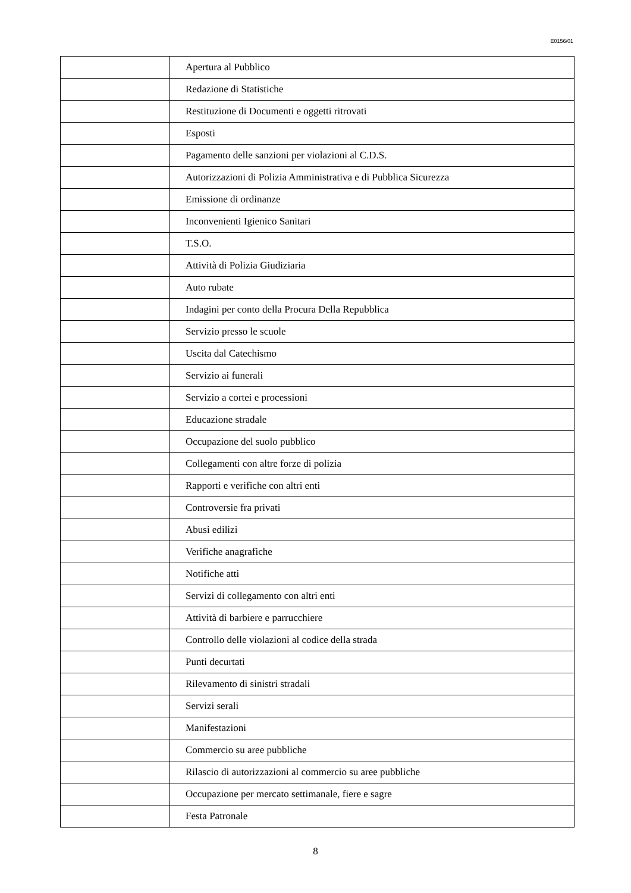E0156/01
| | Apertura al Pubblico |
| | Redazione di Statistiche |
| | Restituzione di Documenti e oggetti ritrovati |
| | Esposti |
| | Pagamento delle sanzioni per violazioni al C.D.S. |
| | Autorizzazioni di Polizia Amministrativa e di Pubblica Sicurezza |
| | Emissione di ordinanze |
| | Inconvenienti Igienico Sanitari |
| | T.S.O. |
| | Attività di Polizia Giudiziaria |
| | Auto rubate |
| | Indagini per conto della Procura Della Repubblica |
| | Servizio presso le scuole |
| | Uscita dal Catechismo |
| | Servizio ai funerali |
| | Servizio a cortei e processioni |
| | Educazione stradale |
| | Occupazione del suolo pubblico |
| | Collegamenti con altre forze di polizia |
| | Rapporti e verifiche con altri enti |
| | Controversie fra privati |
| | Abusi edilizi |
| | Verifiche anagrafiche |
| | Notifiche atti |
| | Servizi di collegamento con altri enti |
| | Attività di barbiere e parrucchiere |
| | Controllo delle violazioni al codice della strada |
| | Punti decurtati |
| | Rilevamento di sinistri stradali |
| | Servizi serali |
| | Manifestazioni |
| | Commercio su aree pubbliche |
| | Rilascio di autorizzazioni al commercio su aree pubbliche |
| | Occupazione per mercato settimanale, fiere e sagre |
| | Festa Patronale |
8